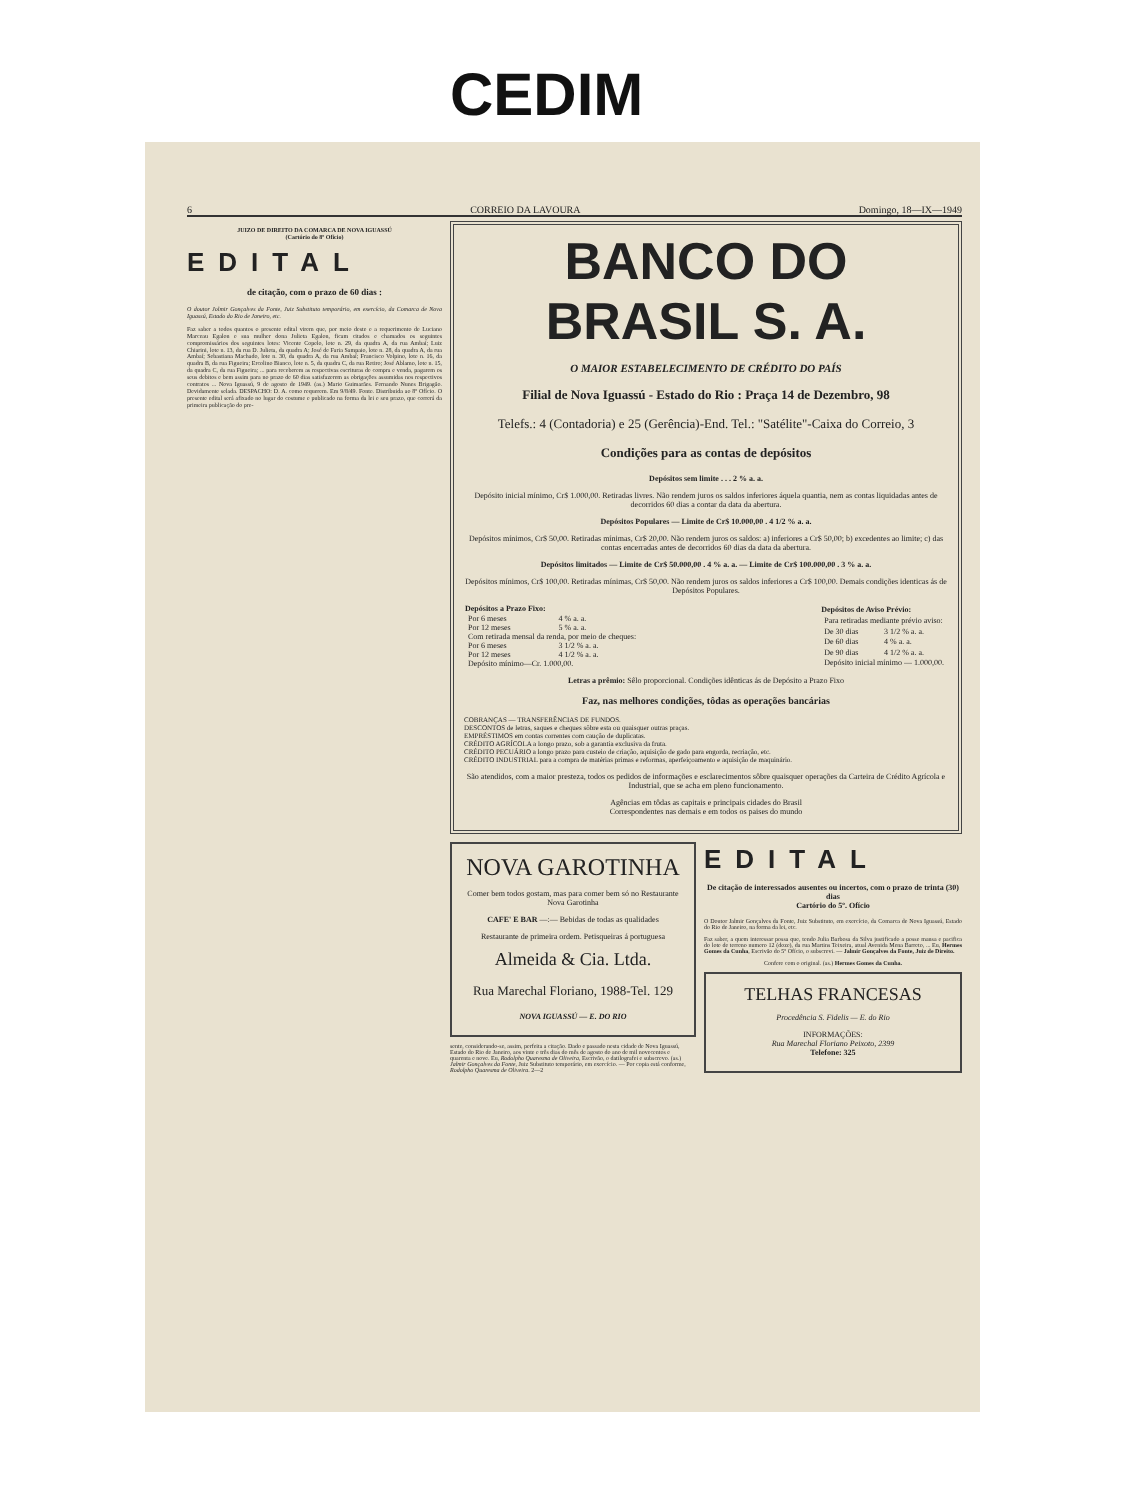CEDIM
6 CORREIO DA LAVOURA Domingo, 18—IX—1949
JUIZO DE DIREITO DA COMARCA DE NOVA IGUASSÚ
(Cartório do 8º Ofício)
EDITAL
de citação, com o prazo de 60 dias :
O doutor Jolmir Gonçalves da Fonte, Juiz Substituto temporário, em exercício, da Comarca de Nova Iguassú, Estado do Rio de Janeiro, etc.
Faz saber a todos quantos o presente edital virem que, por meio deste e a requerimento de Luciano Marceau Egalon e sua mulher dona Julieta Egalon, ficam citados e chamados os seguintes compromissários dos seguintes lotes: Vicente Copelo, lote n. 29, da quadra A, da rua Ambaí; Luiz Chiarini, lote n. 13, da rua D. Julieta, da quadra A; José de Faria Sampaio, lote n. 28, da quadra A, da rua Ambaí; Sebastiana Machado, lote n. 30, da quadra A, da rua Ambaí; Francisco Volpino, lote n. 16, da quadra B, da rua Figueira; Ercolino Bianco, lote n. 5, da quadra C, da rua Retiro; José Ablamo, lote n. 15, da quadra C, da rua Figueira; ... para receberem as respectivas escrituras de compra e venda, pagarem os seus debitos e bem assim para no prazo de 60 dias satisfazerem as obrigações assumidas nos respectivos contratos ... Nova Iguassú, 9 de agosto de 1949. (as.) Mario Guimarães. Fernando Nunes Brigagão. Devidamente selada. DESPACHO: D. A. como requerem. Em 9/8/49. Fonte. Distribuida ao 8º Ofício. O presente edital será afixado no lugar do costume e publicado na forma da lei e seu prazo, que correrá da primeira publicação do pre-
BANCO DO BRASIL S. A.
O MAIOR ESTABELECIMENTO DE CRÉDITO DO PAÍS
Filial de Nova Iguassú - Estado do Rio : Praça 14 de Dezembro, 98
Telefs.: 4 (Contadoria) e 25 (Gerência)-End. Tel.: "Satélite"-Caixa do Correio, 3
Condições para as contas de depósitos
Depósitos sem limite . . . 2 % a. a.
Depósito inicial mínimo, Cr$ 1.000,00. Retiradas livres. Não rendem juros os saldos inferiores áquela quantia, nem as contas liquidadas antes de decorridos 60 dias a contar da data da abertura.
Depósitos Populares — Limite de Cr$ 10.000,00 . 4 1/2 % a. a.
Depósitos mínimos, Cr$ 50,00. Retiradas mínimas, Cr$ 20,00. Não rendem juros os saldos: a) inferiores a Cr$ 50,00; b) excedentes ao limite; c) das contas encerradas antes de decorridos 60 dias da data da abertura.
Depósitos limitados — Limite de Cr$ 50.000,00 . 4 % a. a. — Limite de Cr$ 100.000,00 . 3 % a. a.
Depósitos mínimos, Cr$ 100,00. Retiradas mínimas, Cr$ 50,00. Não rendem juros os saldos inferiores a Cr$ 100,00. Demais condições identicas ás de Depósitos Populares.
| Depósitos a Prazo Fixo: | |
| --- | --- |
| Por 6 meses | 4 % a. a. |
| Por 12 meses | 5 % a. a. |
| Com retirada mensal da renda, por meio de cheques: | |
| Por 6 meses | 3 1/2 % a. a. |
| Por 12 meses | 4 1/2 % a. a. |
| Depósito mínimo—Cr. 1.000,00. | |
| Depósitos de Aviso Prévio: | |
| --- | --- |
| Para retiradas mediante prévio aviso: | |
| De 30 dias | 3 1/2 % a. a. |
| De 60 dias | 4 % a. a. |
| De 90 dias | 4 1/2 % a. a. |
| Depósito inicial mínimo — 1.000,00. | |
Letras a prêmio: Sêlo proporcional. Condições idênticas ás de Depósito a Prazo Fixo
Faz, nas melhores condições, tôdas as operações bancárias
COBRANÇAS — TRANSFERÊNCIAS DE FUNDOS.
DESCONTOS de letras, saques e cheques sôbre esta ou quaisquer outras praças.
EMPRÉSTIMOS em contas correntes com caução de duplicatas.
CRÉDITO AGRÍCOLA a longo prazo, sob a garantia exclusiva da fruta.
CRÉDITO PECUÁRIO a longo prazo para custeio de criação, aquisição de gado para engorda, recriação, etc.
CRÉDITO INDUSTRIAL para a compra de matérias primas e reformas, aperfeiçoamento e aquisição de maquinário.
São atendidos, com a maior presteza, todos os pedidos de informações e esclarecimentos sôbre quaisquer operações da Carteira de Crédito Agrícola e Industrial, que se acha em pleno funcionamento.
Agências em tôdas as capitais e principais cidades do Brasil
Correspondentes nas demais e em todos os paises do mundo
NOVA GAROTINHA
Comer bem todos gostam, mas para comer bem só no Restaurante Nova Garotinha
CAFE' E BAR —:— Bebidas de todas as qualidades
Restaurante de primeira ordem. Petisqueiras á portuguesa
Almeida & Cia. Ltda.
Rua Marechal Floriano, 1988-Tel. 129
NOVA IGUASSÚ — E. DO RIO
sente, considerando-se, assim, perfeita a citação. Dado e passado nesta cidade de Nova Iguassú, Estado do Rio de Janeiro, aos vinte e três dias do mês de agosto do ano de mil novecentos e quarenta e nove. Eu, Rodolpho Quaresma de Oliveira, Escrivão, o datilografei e subscrevo. (as.) Jalmir Gonçalves da Fonte, Juiz Substituto temporário, em exercício. — Por copia está conforme, Rodolpho Quaresma de Oliveira. 2—2
EDITAL
De citação de interessados ausentes ou incertos, com o prazo de trinta (30) dias
Cartório do 5º. Ofício
O Doutor Jalmir Gonçalves da Fonte, Juiz Substituto, em exercício, da Comarca de Nova Iguassú, Estado do Rio de Janeiro, na forma da lei, etc.
Faz saber, a quem interessar possa que, tendo Julia Barbosa da Silva justificado a posse mansa e pacifica do lote de terreno numero 12 (doze), da rua Martins Teixeira, atual Avenida Mena Barreto, ... Eu, Hermes Gomes da Cunha, Escrivão do 5º Ofício, o subscrevi. — Jalmir Gonçalves da Fonte, Juiz de Direito.
Confere com o original. (as.) Hermes Gomes da Cunha.
TELHAS FRANCESAS
Procedência S. Fidelis — E. do Rio
INFORMAÇÕES:
Rua Marechal Floriano Peixoto, 2399
Telefone: 325